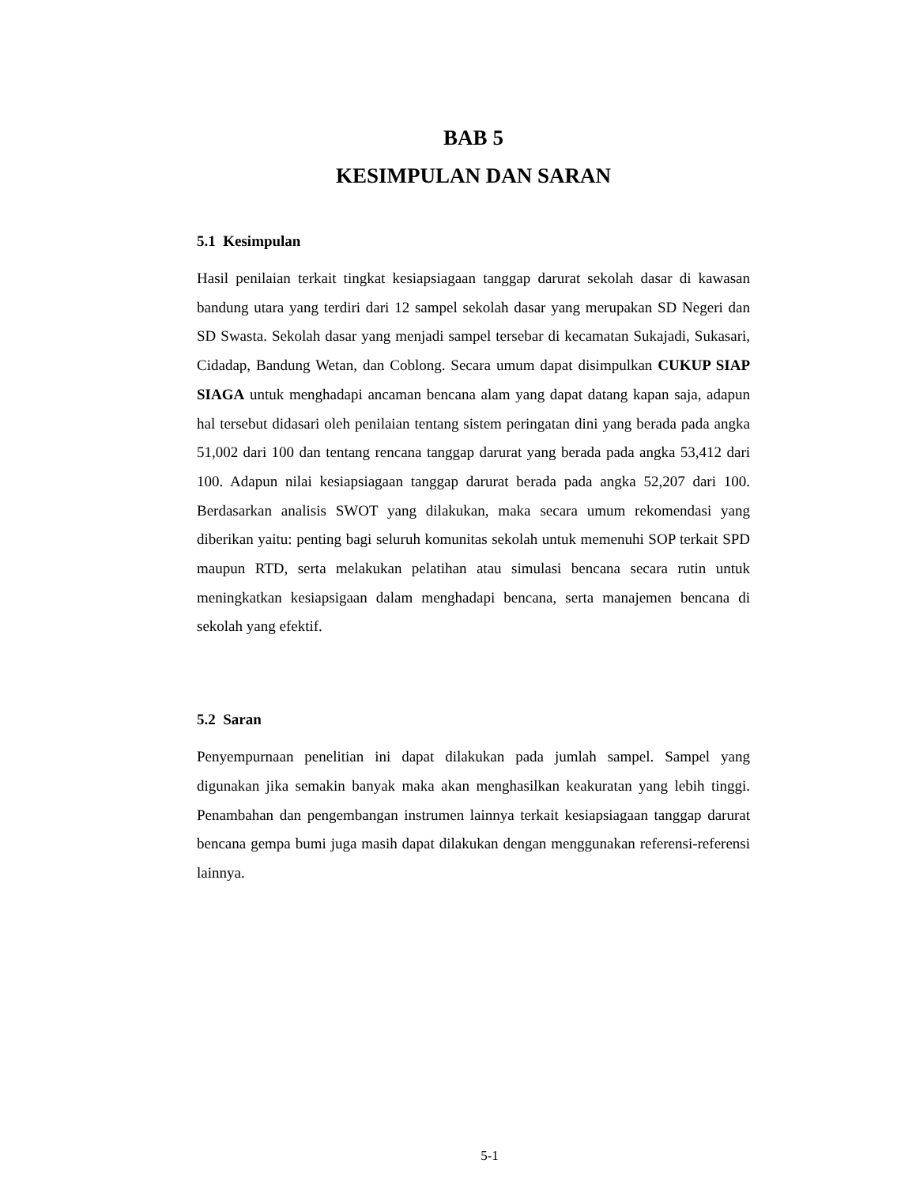BAB 5
KESIMPULAN DAN SARAN
5.1 Kesimpulan
Hasil penilaian terkait tingkat kesiapsiagaan tanggap darurat sekolah dasar di kawasan bandung utara yang terdiri dari 12 sampel sekolah dasar yang merupakan SD Negeri dan SD Swasta. Sekolah dasar yang menjadi sampel tersebar di kecamatan Sukajadi, Sukasari, Cidadap, Bandung Wetan, dan Coblong. Secara umum dapat disimpulkan CUKUP SIAP SIAGA untuk menghadapi ancaman bencana alam yang dapat datang kapan saja, adapun hal tersebut didasari oleh penilaian tentang sistem peringatan dini yang berada pada angka 51,002 dari 100 dan tentang rencana tanggap darurat yang berada pada angka 53,412 dari 100. Adapun nilai kesiapsiagaan tanggap darurat berada pada angka 52,207 dari 100. Berdasarkan analisis SWOT yang dilakukan, maka secara umum rekomendasi yang diberikan yaitu: penting bagi seluruh komunitas sekolah untuk memenuhi SOP terkait SPD maupun RTD, serta melakukan pelatihan atau simulasi bencana secara rutin untuk meningkatkan kesiapsigaan dalam menghadapi bencana, serta manajemen bencana di sekolah yang efektif.
5.2 Saran
Penyempurnaan penelitian ini dapat dilakukan pada jumlah sampel. Sampel yang digunakan jika semakin banyak maka akan menghasilkan keakuratan yang lebih tinggi. Penambahan dan pengembangan instrumen lainnya terkait kesiapsiagaan tanggap darurat bencana gempa bumi juga masih dapat dilakukan dengan menggunakan referensi-referensi lainnya.
5-1